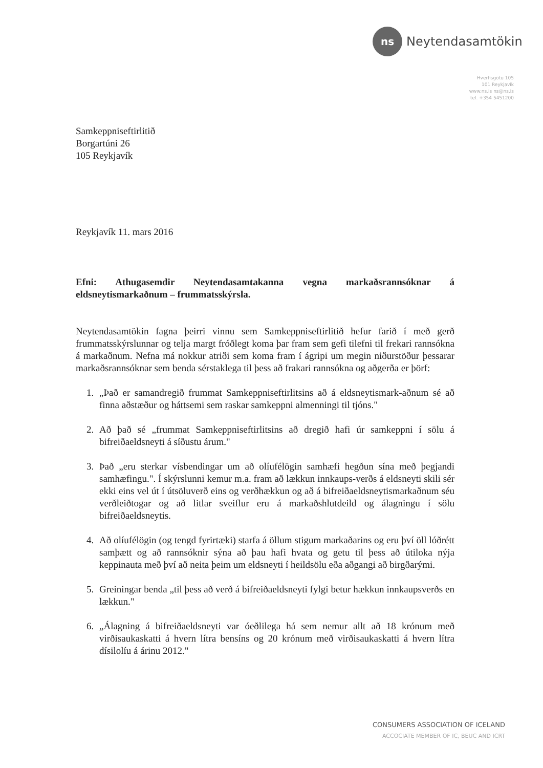ns
Neytendasamtökin
Hverfisgötu 105
101 Reykjavík
www.ns.is ns@ns.is
tel. +354 5451200
Samkeppniseftirlitið
Borgartúni 26
105 Reykjavík
Reykjavík 11. mars 2016
Efni: Athugasemdir Neytendasamtakanna vegna markaðsrannsóknar á eldsneytismarkaðnum – frummatsskýrsla.
Neytendasamtökin fagna þeirri vinnu sem Samkeppniseftirlitið hefur farið í með gerð frummatsskýrslunnar og telja margt fróðlegt koma þar fram sem gefi tilefni til frekari rannsókna á markaðnum. Nefna má nokkur atriði sem koma fram í ágripi um megin niðurstöður þessarar markaðsrannsóknar sem benda sérstaklega til þess að frakari rannsókna og aðgerða er þörf:
1. „Það er samandregið frummat Samkeppniseftirlitsins að á eldsneytismark-aðnum sé að finna aðstæður og háttsemi sem raskar samkeppni almenningi til tjóns."
2. Að það sé „frummat Samkeppniseftirlitsins að dregið hafi úr samkeppni í sölu á bifreiðaeldsneyti á síðustu árum."
3. Það „eru sterkar vísbendingar um að olíufélögin samhæfi hegðun sína með þegjandi samhæfingu.". Í skýrslunni kemur m.a. fram að lækkun innkaups-verðs á eldsneyti skili sér ekki eins vel út í útsöluverð eins og verðhækkun og að á bifreiðaeldsneytismarkaðnum séu verðleiðtogar og að litlar sveiflur eru á markaðshlutdeild og álagningu í sölu bifreiðaeldsneytis.
4. Að olíufélögin (og tengd fyrirtæki) starfa á öllum stigum markaðarins og eru því öll lóðrétt samþætt og að rannsóknir sýna að þau hafi hvata og getu til þess að útiloka nýja keppinauta með því að neita þeim um eldsneyti í heildsölu eða aðgangi að birgðarými.
5. Greiningar benda „til þess að verð á bifreiðaeldsneyti fylgi betur hækkun innkaupsverðs en lækkun."
6. „Álagning á bifreiðaeldsneyti var óeðlilega há sem nemur allt að 18 krónum með virðisaukaskatti á hvern lítra bensíns og 20 krónum með virðisaukaskatti á hvern lítra dísilolíu á árinu 2012."
CONSUMERS ASSOCIATION OF ICELAND
ACCOCIATE MEMBER OF IC, BEUC AND ICRT